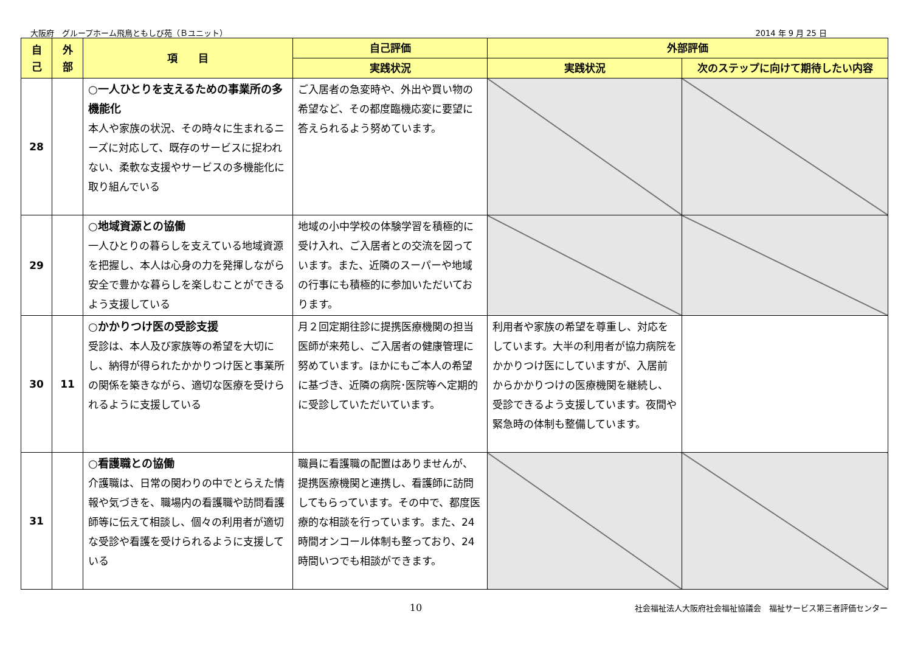大阪府　グループホーム飛鳥ともしび苑（Ｂユニット） 2014 年 9 月 25 日
| 自 己 | 外 部 | 項 目 | 自己評価 | 外部評価 | |
| --- | --- | --- | --- | --- | --- |
| | | | 実践状況 | 実践状況 | 次のステップに向けて期待したい内容 |
| 28 | | ○一人ひとりを支えるための事業所の多機能化 本人や家族の状況、その時々に生まれるニーズに対応して、既存のサービスに捉われない、柔軟な支援やサービスの多機能化に取り組んでいる | ご入居者の急変時や、外出や買い物の希望など、その都度臨機応変に要望に答えられるよう努めています。 | | |
| 29 | | ○地域資源との協働 一人ひとりの暮らしを支えている地域資源を把握し、本人は心身の力を発揮しながら安全で豊かな暮らしを楽しむことができるよう支援している | 地域の小中学校の体験学習を積極的に受け入れ、ご入居者との交流を図っています。また、近隣のスーパーや地域の行事にも積極的に参加いただいております。 | | |
| 30 | 11 | ○かかりつけ医の受診支援 受診は、本人及び家族等の希望を大切にし、納得が得られたかかりつけ医と事業所の関係を築きながら、適切な医療を受けられるように支援している | 月２回定期往診に提携医療機関の担当医師が来苑し、ご入居者の健康管理に努めています。ほかにもご本人の希望に基づき、近隣の病院･医院等へ定期的に受診していただいています。 | 利用者や家族の希望を尊重し、対応をしています。大半の利用者が協力病院をかかりつけ医にしていますが、入居前からかかりつけの医療機関を継続し、受診できるよう支援しています。夜間や緊急時の体制も整備しています。 | |
| 31 | | ○看護職との協働 介護職は、日常の関わりの中でとらえた情報や気づきを、職場内の看護職や訪問看護師等に伝えて相談し、個々の利用者が適切な受診や看護を受けられるように支援している | 職員に看護職の配置はありませんが、提携医療機関と連携し、看護師に訪問してもらっています。その中で、都度医療的な相談を行っています。また、24時間オンコール体制も整っており、24時間いつでも相談ができます。 | | |
10 社会福祉法人大阪府社会福祉協議会　福祉サービス第三者評価センター